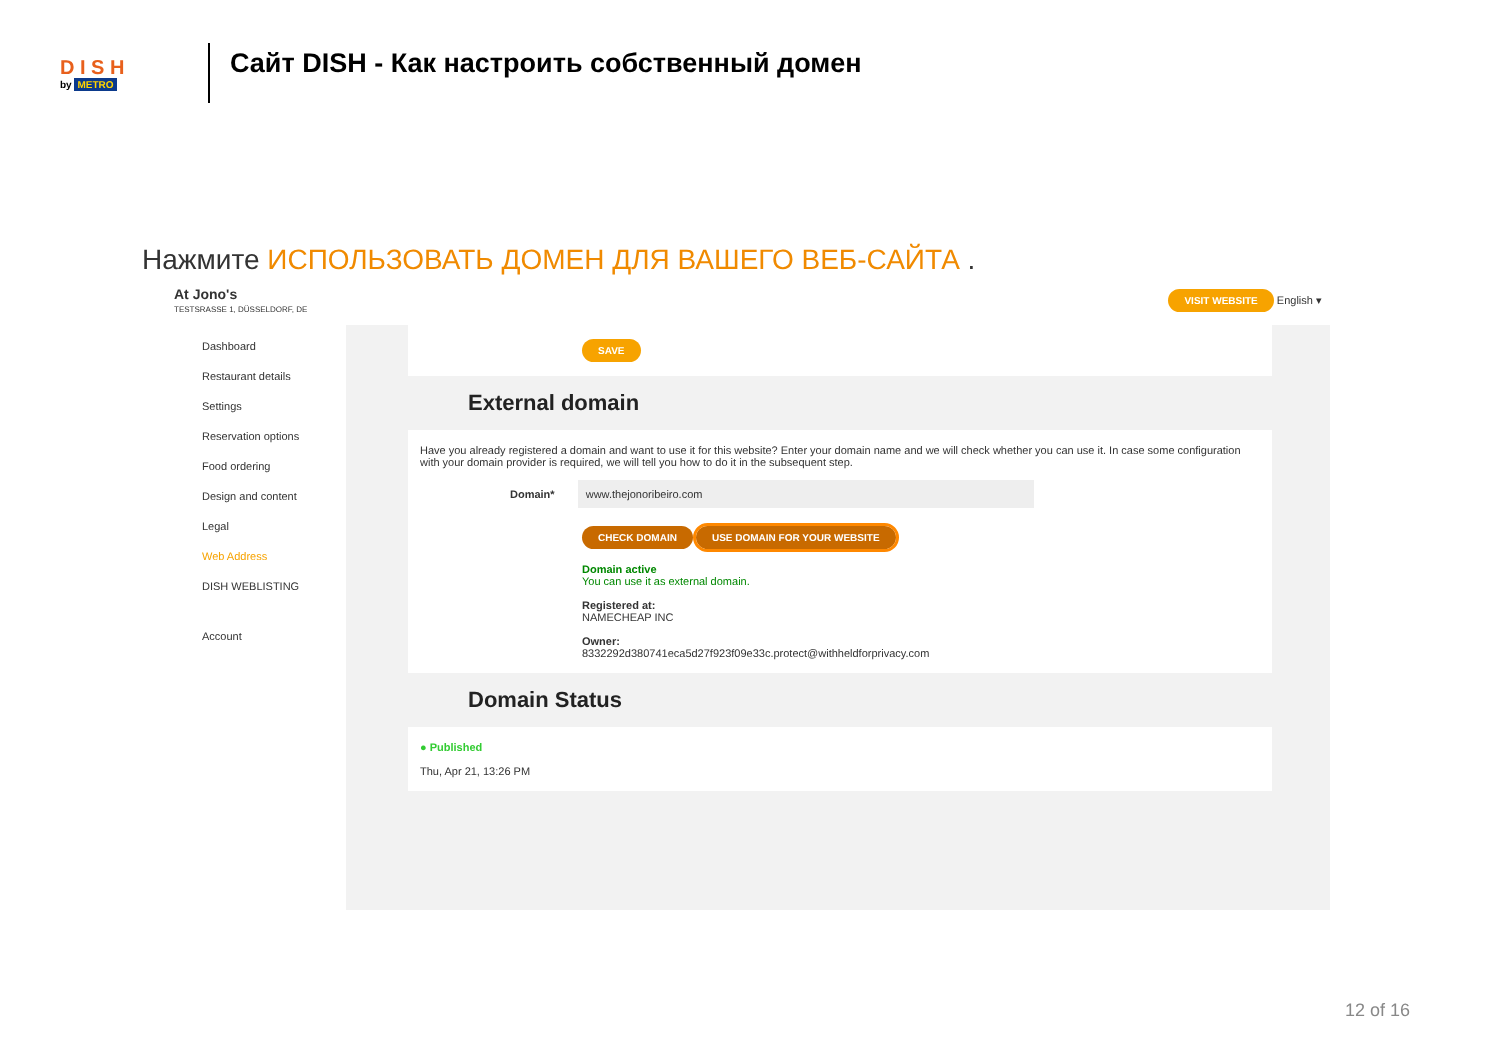D I S H
by METRO
Сайт DISH - Как настроить собственный домен
Нажмите ИСПОЛЬЗОВАТЬ ДОМЕН ДЛЯ ВАШЕГО ВЕБ-САЙТА .
At Jono's
TESTSRASSE 1, DÜSSELDORF, DE
VISIT WEBSITE English ▾
Dashboard
Restaurant details
Settings
Reservation options
Food ordering
Design and content
Legal
Web Address
DISH WEBLISTING
Account
SAVE
External domain
Have you already registered a domain and want to use it for this website? Enter your domain name and we will check whether you can use it. In case some configuration with your domain provider is required, we will tell you how to do it in the subsequent step.
Domain* www.thejonoribeiro.com
CHECK DOMAIN USE DOMAIN FOR YOUR WEBSITE
Domain active
You can use it as external domain.
Registered at:
NAMECHEAP INC
Owner:
8332292d380741eca5d27f923f09e33c.protect@withheldforprivacy.com
Domain Status
● Published
Thu, Apr 21, 13:26 PM
12 of 16